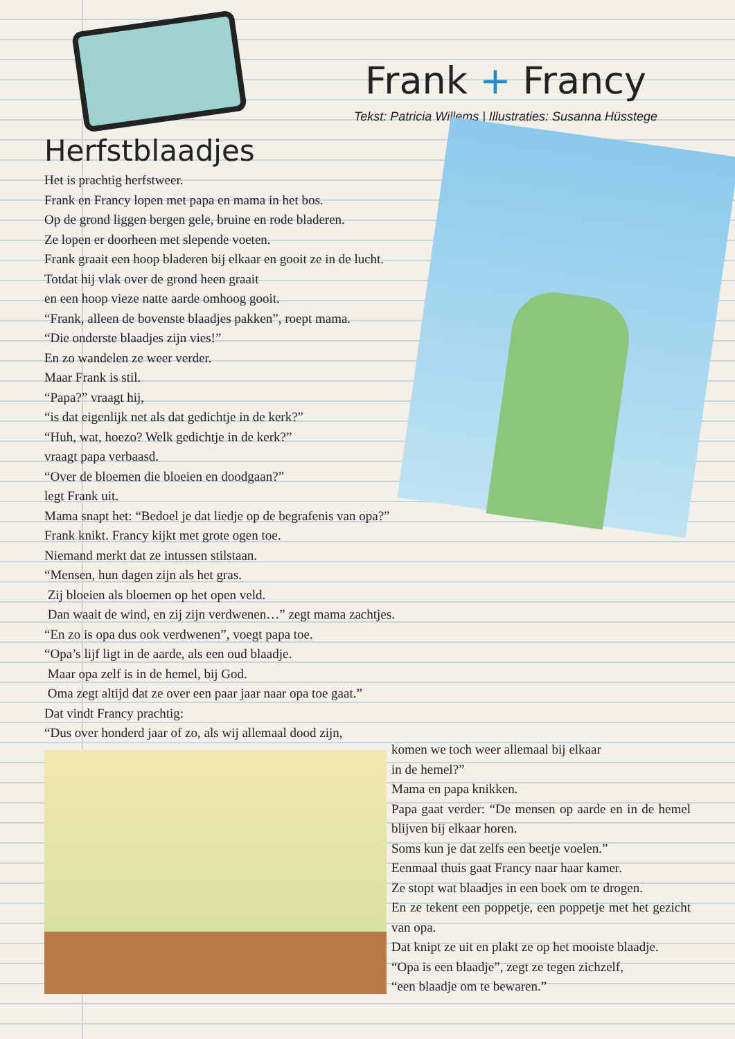Frank + Francy
Tekst: Patricia Willems | Illustraties: Susanna Hüsstege
Herfstblaadjes
Het is prachtig herfstweer.
Frank en Francy lopen met papa en mama in het bos.
Op de grond liggen bergen gele, bruine en rode bladeren.
Ze lopen er doorheen met slepende voeten.
Frank graait een hoop bladeren bij elkaar en gooit ze in de lucht.
Totdat hij vlak over de grond heen graait
en een hoop vieze natte aarde omhoog gooit.
“Frank, alleen de bovenste blaadjes pakken”, roept mama.
“Die onderste blaadjes zijn vies!”
En zo wandelen ze weer verder.
Maar Frank is stil.
“Papa?” vraagt hij,
“is dat eigenlijk net als dat gedichtje in de kerk?”
“Huh, wat, hoezo? Welk gedichtje in de kerk?”
vraagt papa verbaasd.
“Over de bloemen die bloeien en doodgaan?”
legt Frank uit.
Mama snapt het: “Bedoel je dat liedje op de begrafenis van opa?”
Frank knikt. Francy kijkt met grote ogen toe.
Niemand merkt dat ze intussen stilstaan.
“Mensen, hun dagen zijn als het gras.
Zij bloeien als bloemen op het open veld.
Dan waait de wind, en zij zijn verdwenen…” zegt mama zachtjes.
“En zo is opa dus ook verdwenen”, voegt papa toe.
“Opa’s lijf ligt in de aarde, als een oud blaadje.
Maar opa zelf is in de hemel, bij God.
Oma zegt altijd dat ze over een paar jaar naar opa toe gaat.”
Dat vindt Francy prachtig:
“Dus over honderd jaar of zo, als wij allemaal dood zijn,
komen we toch weer allemaal bij elkaar
in de hemel?”
Mama en papa knikken.
Papa gaat verder: “De mensen op aarde en in de hemel blijven bij elkaar horen.
Soms kun je dat zelfs een beetje voelen.”
Eenmaal thuis gaat Francy naar haar kamer.
Ze stopt wat blaadjes in een boek om te drogen.
En ze tekent een poppetje, een poppetje met het gezicht van opa.
Dat knipt ze uit en plakt ze op het mooiste blaadje.
“Opa is een blaadje”, zegt ze tegen zichzelf,
“een blaadje om te bewaren.”